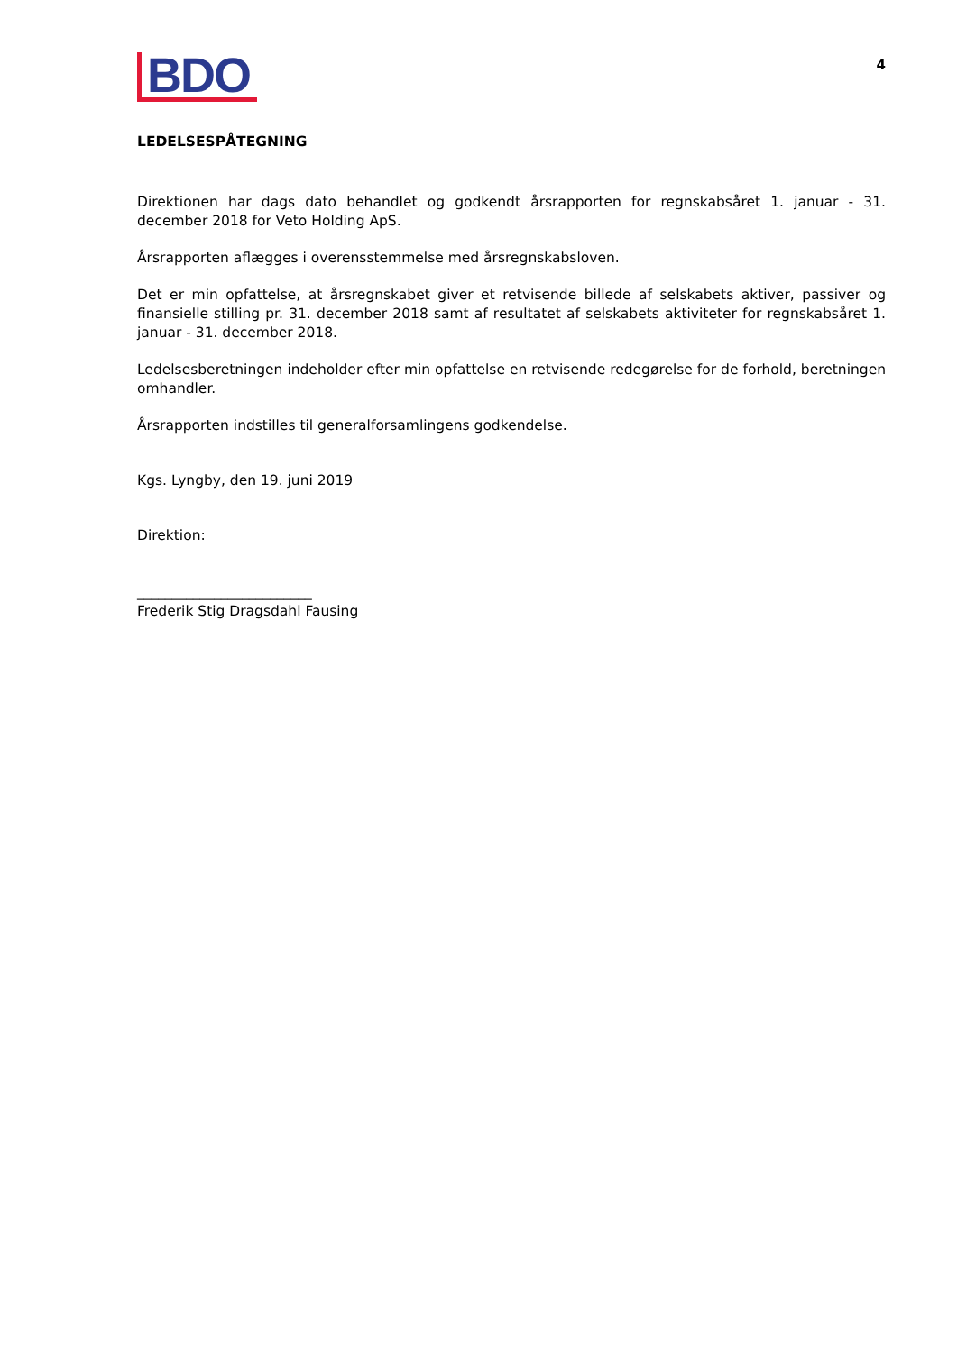BDO
4
LEDELSESPÅTEGNING
Direktionen har dags dato behandlet og godkendt årsrapporten for regnskabsåret 1. januar - 31. december 2018 for Veto Holding ApS.
Årsrapporten aflægges i overensstemmelse med årsregnskabsloven.
Det er min opfattelse, at årsregnskabet giver et retvisende billede af selskabets aktiver, passiver og finansielle stilling pr. 31. december 2018 samt af resultatet af selskabets aktiviteter for regnskabsåret 1. januar - 31. december 2018.
Ledelsesberetningen indeholder efter min opfattelse en retvisende redegørelse for de forhold, beretningen omhandler.
Årsrapporten indstilles til generalforsamlingens godkendelse.
Kgs. Lyngby, den 19. juni 2019
Direktion:
_________________________
Frederik Stig Dragsdahl Fausing